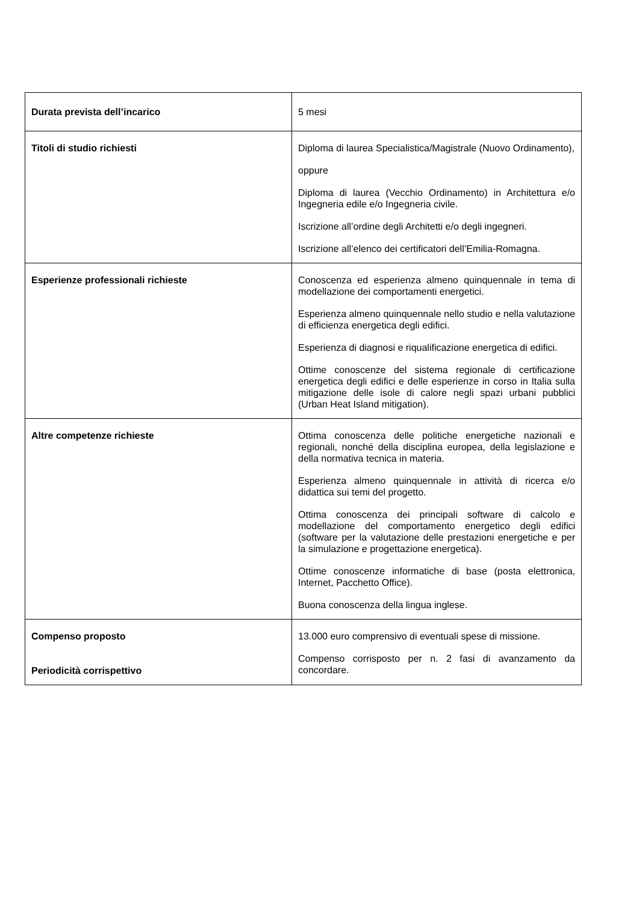| Durata prevista dell’incarico | 5 mesi |
| Titoli di studio richiesti | Diploma di laurea Specialistica/Magistrale (Nuovo Ordinamento), oppure Diploma di laurea (Vecchio Ordinamento) in Architettura e/o Ingegneria edile e/o Ingegneria civile. Iscrizione all’ordine degli Architetti e/o degli ingegneri. Iscrizione all’elenco dei certificatori dell’Emilia-Romagna. |
| Esperienze professionali richieste | Conoscenza ed esperienza almeno quinquennale in tema di modellazione dei comportamenti energetici. Esperienza almeno quinquennale nello studio e nella valutazione di efficienza energetica degli edifici. Esperienza di diagnosi e riqualificazione energetica di edifici. Ottime conoscenze del sistema regionale di certificazione energetica degli edifici e delle esperienze in corso in Italia sulla mitigazione delle isole di calore negli spazi urbani pubblici (Urban Heat Island mitigation). |
| Altre competenze richieste | Ottima conoscenza delle politiche energetiche nazionali e regionali, nonché della disciplina europea, della legislazione e della normativa tecnica in materia. Esperienza almeno quinquennale in attività di ricerca e/o didattica sui temi del progetto. Ottima conoscenza dei principali software di calcolo e modellazione del comportamento energetico degli edifici (software per la valutazione delle prestazioni energetiche e per la simulazione e progettazione energetica). Ottime conoscenze informatiche di base (posta elettronica, Internet, Pacchetto Office). Buona conoscenza della lingua inglese. |
| Compenso proposto Periodicità corrispettivo | 13.000 euro comprensivo di eventuali spese di missione. Compenso corrisposto per n. 2 fasi di avanzamento da concordare. |